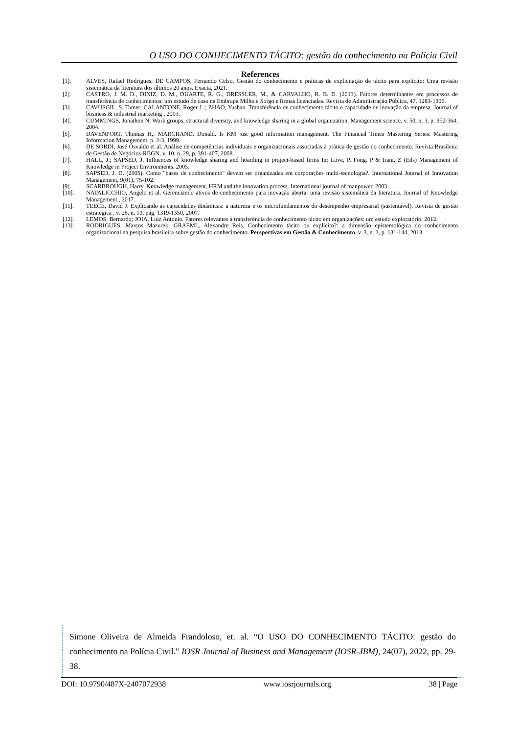O USO DO CONHECIMENTO TÁCITO: gestão do conhecimento na Polícia Civil
References
[1]. ALVES, Rafael Rodrigues; DE CAMPOS, Fernando Celso. Gestão do conhecimento e práticas de explicitação de tácito para explícito: Uma revisão sistemática da literatura dos últimos 20 anos. Exacta, 2021.
[2]. CASTRO, J. M. D., DINIZ, D. M., DUARTE, R. G., DRESSLER, M., & CARVALHO, R. B. D. (2013). Fatores determinantes em processos de transferência de conhecimentos: um estudo de caso na Embrapa Milho e Sorgo e firmas licenciadas. Revista de Administração Pública, 47, 1283-1306.
[3]. CAVUSGIL, S. Tamer; CALANTONE, Roger J .; ZHAO, Yushan. Transferência de conhecimento tácito e capacidade de inovação da empresa. Journal of business & industrial marketing , 2003.
[4]. CUMMINGS, Jonathon N. Work groups, structural diversity, and knowledge sharing in a global organization. Management science, v. 50, n. 3, p. 352-364, 2004.
[5]. DAVENPORT, Thomas H.; MARCHAND, Donald. Is KM just good information management. The Financial Times Mastering Series: Mastering Information Management, p. 2-3, 1999.
[6]. DE SORDI, José Osvaldo et al. Análise de competências individuais e organizacionais associadas à prática de gestão do conhecimento. Revista Brasileira de Gestão de Negócios-RBGN, v. 10, n. 29, p. 391-407, 2008.
[7]. HALL, J.; SAPSED, J. Influences of knowledge sharing and hoarding in project-based firms In: Love, P, Fong, P & Irani, Z (Eds) Management of Knowledge in Project Environments. 2005.
[8]. SAPSED, J. D. (2005). Como "bases de conhecimento" devem ser organizadas em corporações multi-tecnologia?. International Journal of Innovation Management, 9(01), 75-102.
[9]. SCARBROUGH, Harry. Knowledge management, HRM and the innovation process. International journal of manpower, 2003.
[10]. NATALICCHIO, Angelo et al. Gerenciando ativos de conhecimento para inovação aberta: uma revisão sistemática da literatura. Journal of Knowledge Management , 2017.
[11]. TEECE, David J. Explicando as capacidades dinâmicas: a natureza e os microfundamentos do desempenho empresarial (sustentável). Revista de gestão estratégica , v. 28, n. 13, pág. 1319-1350, 2007.
[12]. LEMOS, Bernardo; JOIA, Luiz Antonio. Fatores relevantes à transferência de conhecimento tácito em organizações: um estudo exploratório. 2012.
[13]. RODRIGUES, Marcos Mazurek; GRAEML, Alexandre Reis. Conhecimento tácito ou explícito?: a dimensão epistemológica do conhecimento organizacional na pesquisa brasileira sobre gestão do conhecimento. Perspectivas em Gestão & Conhecimento, v. 3, n. 2, p. 131-144, 2013.
Simone Oliveira de Almeida Frandoloso, et. al. “O USO DO CONHECIMENTO TÁCITO: gestão do conhecimento na Polícia Civil." IOSR Journal of Business and Management (IOSR-JBM), 24(07), 2022, pp. 29-38.
DOI: 10.9790/487X-2407072938 www.iosrjournals.org 38 | Page